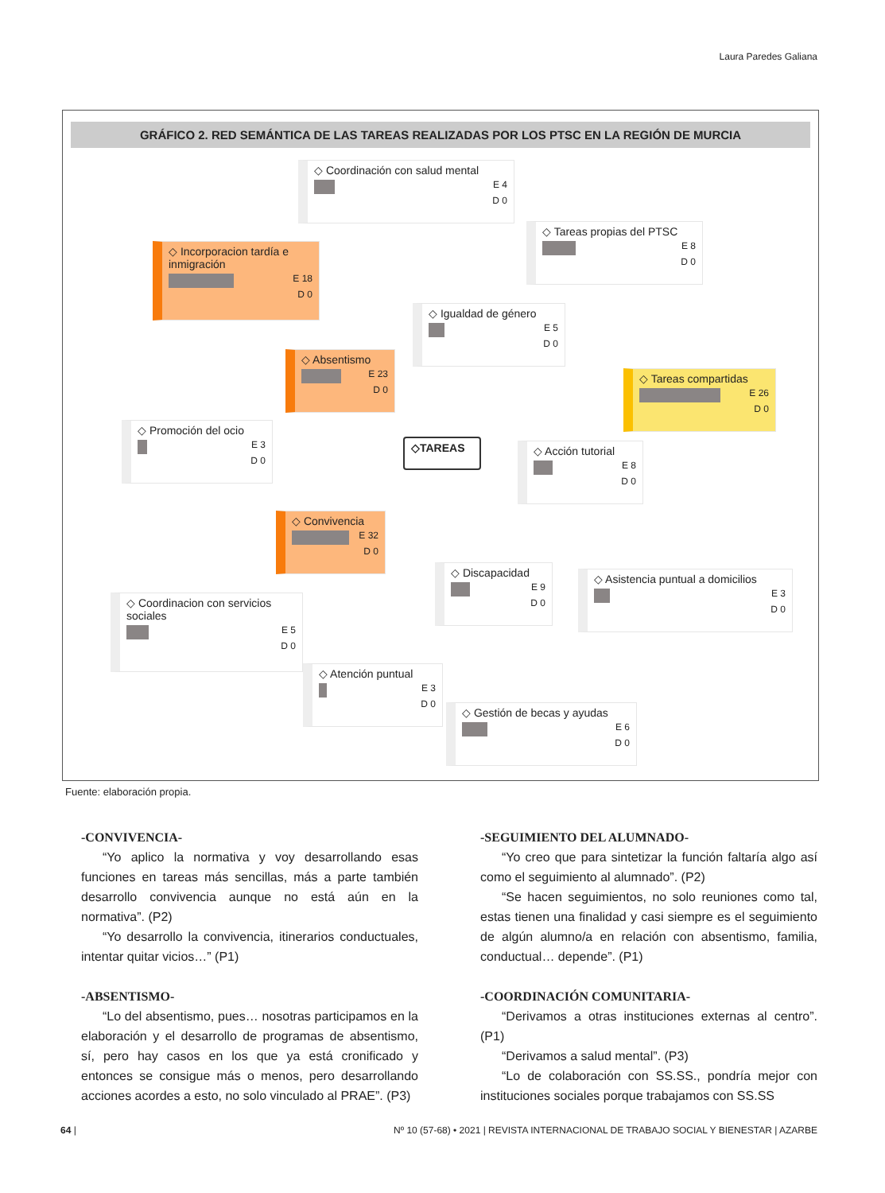Laura Paredes Galiana
GRÁFICO 2. RED SEMÁNTICA DE LAS TAREAS REALIZADAS POR LOS PTSC EN LA REGIÓN DE MURCIA
◇ Coordinación con salud mental
E 4
D 0
◇ Incorporacion tardía e inmigración
E 18
D 0
◇ Tareas propias del PTSC
E 8
D 0
◇ Igualdad de género
E 5
D 0
◇ Absentismo
E 23
D 0
◇ Tareas compartidas
E 26
D 0
◇ Promoción del ocio
E 3
D 0
◇TAREAS
◇ Acción tutorial
E 8
D 0
◇ Convivencia
E 32
D 0
◇ Discapacidad
E 9
D 0
◇ Asistencia puntual a domicilios
E 3
D 0
◇ Coordinacion con servicios sociales
E 5
D 0
◇ Atención puntual
E 3
D 0
◇ Gestión de becas y ayudas
E 6
D 0
Fuente: elaboración propia.
-CONVIVENCIA-
“Yo aplico la normativa y voy desarrollando esas funciones en tareas más sencillas, más a parte también desarrollo convivencia aunque no está aún en la normativa”. (P2)
“Yo desarrollo la convivencia, itinerarios conductuales, intentar quitar vicios…” (P1)
-ABSENTISMO-
“Lo del absentismo, pues… nosotras participamos en la elaboración y el desarrollo de programas de absentismo, sí, pero hay casos en los que ya está cronificado y entonces se consigue más o menos, pero desarrollando acciones acordes a esto, no solo vinculado al PRAE”. (P3)
-SEGUIMIENTO DEL ALUMNADO-
“Yo creo que para sintetizar la función faltaría algo así como el seguimiento al alumnado”. (P2)
“Se hacen seguimientos, no solo reuniones como tal, estas tienen una finalidad y casi siempre es el seguimiento de algún alumno/a en relación con absentismo, familia, conductual… depende”. (P1)
-COORDINACIÓN COMUNITARIA-
“Derivamos a otras instituciones externas al centro”. (P1)
“Derivamos a salud mental”. (P3)
“Lo de colaboración con SS.SS., pondría mejor con instituciones sociales porque trabajamos con SS.SS
64 | Nº 10 (57-68) • 2021 | REVISTA INTERNACIONAL DE TRABAJO SOCIAL Y BIENESTAR | AZARBE